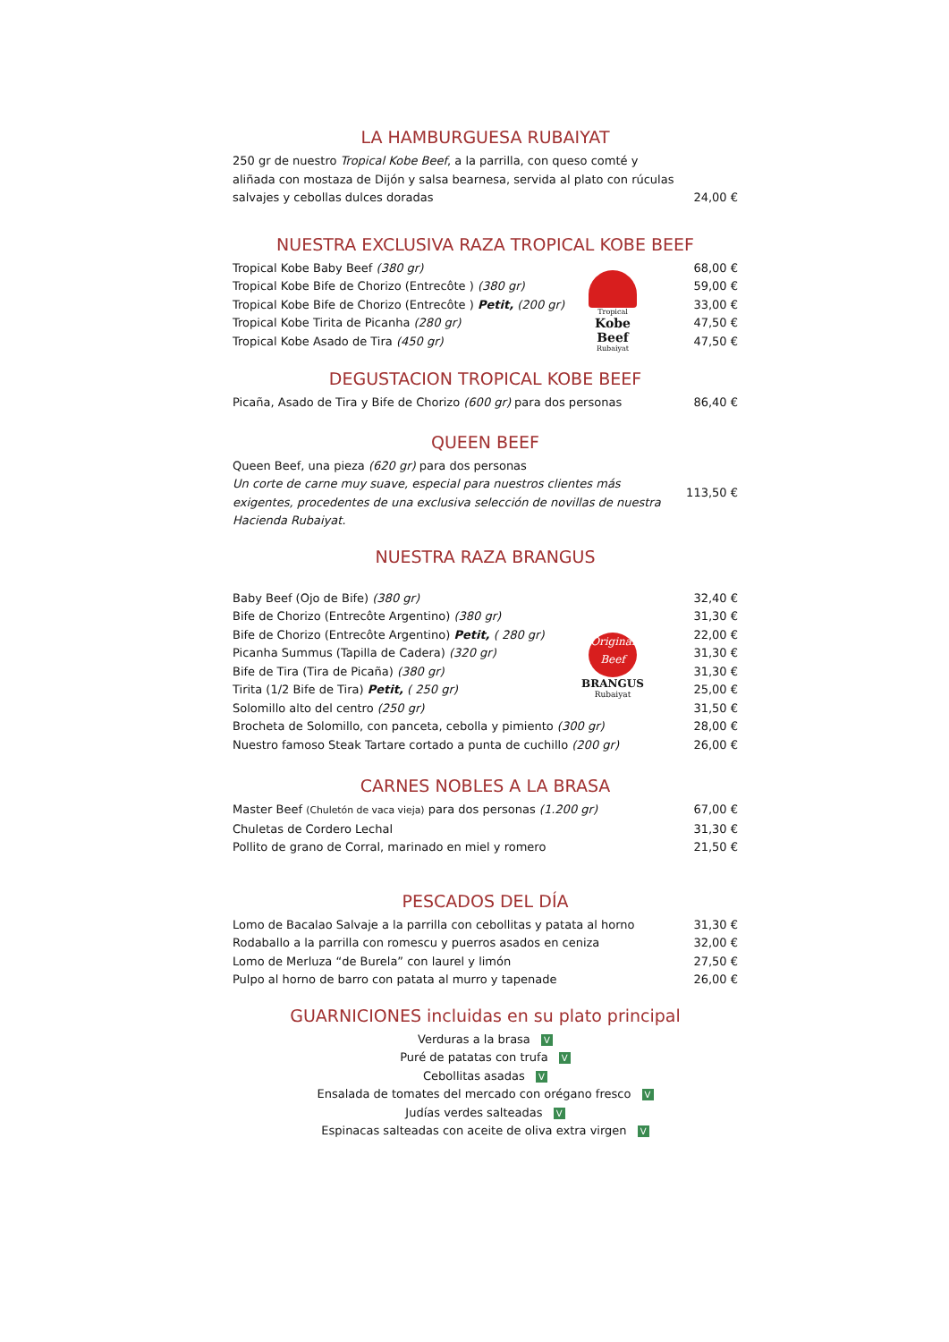LA HAMBURGUESA RUBAIYAT
250 gr de nuestro Tropical Kobe Beef, a la parrilla, con queso comté y aliñada con mostaza de Dijón y salsa bearnesa, servida al plato con rúculas salvajes y cebollas dulces doradas 24,00 €
NUESTRA EXCLUSIVA RAZA TROPICAL KOBE BEEF
Tropical
Kobe Beef
Rubaiyat
Tropical Kobe Baby Beef (380 gr) 68,00 €
Tropical Kobe Bife de Chorizo (Entrecôte ) (380 gr) 59,00 €
Tropical Kobe Bife de Chorizo (Entrecôte ) Petit, (200 gr) 33,00 €
Tropical Kobe Tirita de Picanha (280 gr) 47,50 €
Tropical Kobe Asado de Tira (450 gr) 47,50 €
DEGUSTACION TROPICAL KOBE BEEF
Picaña, Asado de Tira y Bife de Chorizo (600 gr) para dos personas 86,40 €
QUEEN BEEF
Queen Beef, una pieza (620 gr) para dos personas
Un corte de carne muy suave, especial para nuestros clientes más exigentes, procedentes de una exclusiva selección de novillas de nuestra Hacienda Rubaiyat. 113,50 €
NUESTRA RAZA BRANGUS
Original Beef
BRANGUS
Rubaiyat
Baby Beef (Ojo de Bife) (380 gr) 32,40 €
Bife de Chorizo (Entrecôte Argentino) (380 gr) 31,30 €
Bife de Chorizo (Entrecôte Argentino) Petit, ( 280 gr) 22,00 €
Picanha Summus (Tapilla de Cadera) (320 gr) 31,30 €
Bife de Tira (Tira de Picaña) (380 gr) 31,30 €
Tirita (1/2 Bife de Tira) Petit, ( 250 gr) 25,00 €
Solomillo alto del centro (250 gr) 31,50 €
Brocheta de Solomillo, con panceta, cebolla y pimiento (300 gr) 28,00 €
Nuestro famoso Steak Tartare cortado a punta de cuchillo (200 gr) 26,00 €
CARNES NOBLES A LA BRASA
Master Beef (Chuletón de vaca vieja) para dos personas (1.200 gr) 67,00 €
Chuletas de Cordero Lechal 31,30 €
Pollito de grano de Corral, marinado en miel y romero 21,50 €
PESCADOS DEL DÍA
Lomo de Bacalao Salvaje a la parrilla con cebollitas y patata al horno 31,30 €
Rodaballo a la parrilla con romescu y puerros asados en ceniza 32,00 €
Lomo de Merluza “de Burela” con laurel y limón 27,50 €
Pulpo al horno de barro con patata al murro y tapenade 26,00 €
GUARNICIONES incluidas en su plato principal
Verduras a la brasa V
Puré de patatas con trufa V
Cebollitas asadas V
Ensalada de tomates del mercado con orégano fresco V
Judías verdes salteadas V
Espinacas salteadas con aceite de oliva extra virgen V